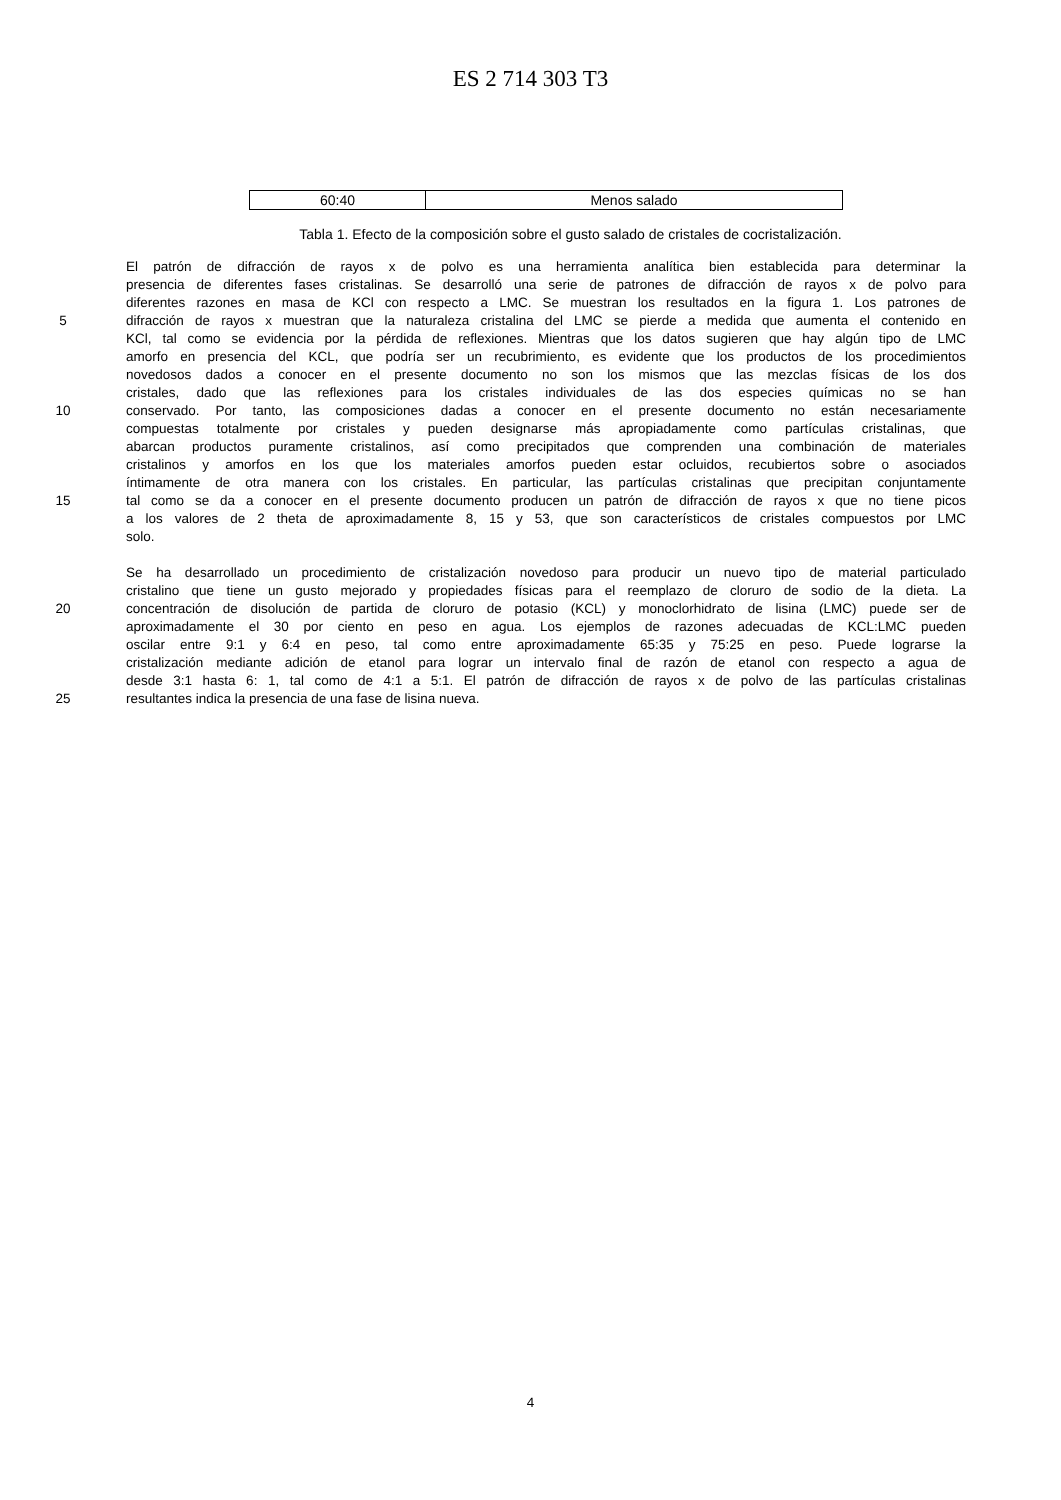ES 2 714 303 T3
| 60:40 | Menos salado |
Tabla 1. Efecto de la composición sobre el gusto salado de cristales de cocristalización.
El patrón de difracción de rayos x de polvo es una herramienta analítica bien establecida para determinar la
presencia de diferentes fases cristalinas. Se desarrolló una serie de patrones de difracción de rayos x de polvo para
diferentes razones en masa de KCl con respecto a LMC. Se muestran los resultados en la figura 1. Los patrones de
5 difracción de rayos x muestran que la naturaleza cristalina del LMC se pierde a medida que aumenta el contenido en
KCl, tal como se evidencia por la pérdida de reflexiones. Mientras que los datos sugieren que hay algún tipo de LMC
amorfo en presencia del KCL, que podría ser un recubrimiento, es evidente que los productos de los procedimientos
novedosos dados a conocer en el presente documento no son los mismos que las mezclas físicas de los dos
cristales, dado que las reflexiones para los cristales individuales de las dos especies químicas no se han
10 conservado. Por tanto, las composiciones dadas a conocer en el presente documento no están necesariamente
compuestas totalmente por cristales y pueden designarse más apropiadamente como partículas cristalinas, que
abarcan productos puramente cristalinos, así como precipitados que comprenden una combinación de materiales
cristalinos y amorfos en los que los materiales amorfos pueden estar ocluidos, recubiertos sobre o asociados
íntimamente de otra manera con los cristales. En particular, las partículas cristalinas que precipitan conjuntamente
15 tal como se da a conocer en el presente documento producen un patrón de difracción de rayos x que no tiene picos
a los valores de 2 theta de aproximadamente 8, 15 y 53, que son característicos de cristales compuestos por LMC
solo.
Se ha desarrollado un procedimiento de cristalización novedoso para producir un nuevo tipo de material particulado
cristalino que tiene un gusto mejorado y propiedades físicas para el reemplazo de cloruro de sodio de la dieta. La
20 concentración de disolución de partida de cloruro de potasio (KCL) y monoclorhidrato de lisina (LMC) puede ser de
aproximadamente el 30 por ciento en peso en agua. Los ejemplos de razones adecuadas de KCL:LMC pueden
oscilar entre 9:1 y 6:4 en peso, tal como entre aproximadamente 65:35 y 75:25 en peso. Puede lograrse la
cristalización mediante adición de etanol para lograr un intervalo final de razón de etanol con respecto a agua de
desde 3:1 hasta 6: 1, tal como de 4:1 a 5:1. El patrón de difracción de rayos x de polvo de las partículas cristalinas
25 resultantes indica la presencia de una fase de lisina nueva.
4